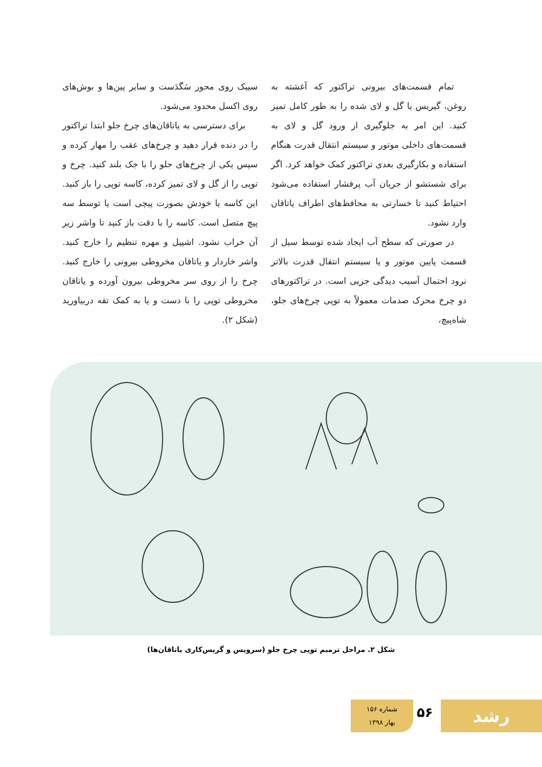تمام قسمت‌های بیرونی تراکتور که آغشته به روغن، گیریس یا گل و لای شده را به طور کامل تمیز کنید. این امر به جلوگیری از ورود گل و لای به قسمت‌های داخلی موتور و سیستم انتقال قدرت هنگام استفاده و بکارگیری بعدی تراکتور کمک خواهد کرد. اگر برای شستشو از جریان آب پرفشار استفاده می‌شود احتیاط کنید تا خسارتی به محافظ‌های اطراف یاتاقان وارد نشود.
در صورتی که سطح آب ایجاد شده توسط سیل از قسمت پایین موتور و یا سیستم انتقال قدرت بالاتر نرود احتمال آسیب دیدگی جزیی است. در تراکتورهای دو چرخ محرک صدمات معمولاً به توپی چرخ‌های جلو، شاه‌پیچ،
سیبک روی محور سَگدَست و سایر پین‌ها و بوش‌های روی اکسل محدود می‌شود.
برای دسترسی به یاتاقان‌های چرخ جلو ابتدا تراکتور را در دنده قرار دهید و چرخ‌های عقب را مهار کرده و سپس یکی از چرخ‌های جلو را با جک بلند کنید. چرخ و توپی را از گل و لای تمیز کرده، کاسه توپی را باز کنید. این کاسه یا خودش بصورت پیچی است یا توسط سه پیچ متصل است. کاسه را با دقت باز کنید تا واشر زیر آن خراب نشود. اشپیل و مهره تنظیم را خارج کنید. واشر خاردار و یاتاقان مخروطی بیرونی را خارج کنید. چرخ را از روی سر مخروطی بیرون آورده و یاتاقان مخروطی توپی را با دست و یا به کمک تقه دربیاورید (شکل ۲).
شکل ۲. مراحل ترمیم توپی چرخ جلو (سرویس و گریس‌کاری یاتاقان‌ها)
شماره ۱۵۶
بهار ۱۳۹۸
۵۶ رشد